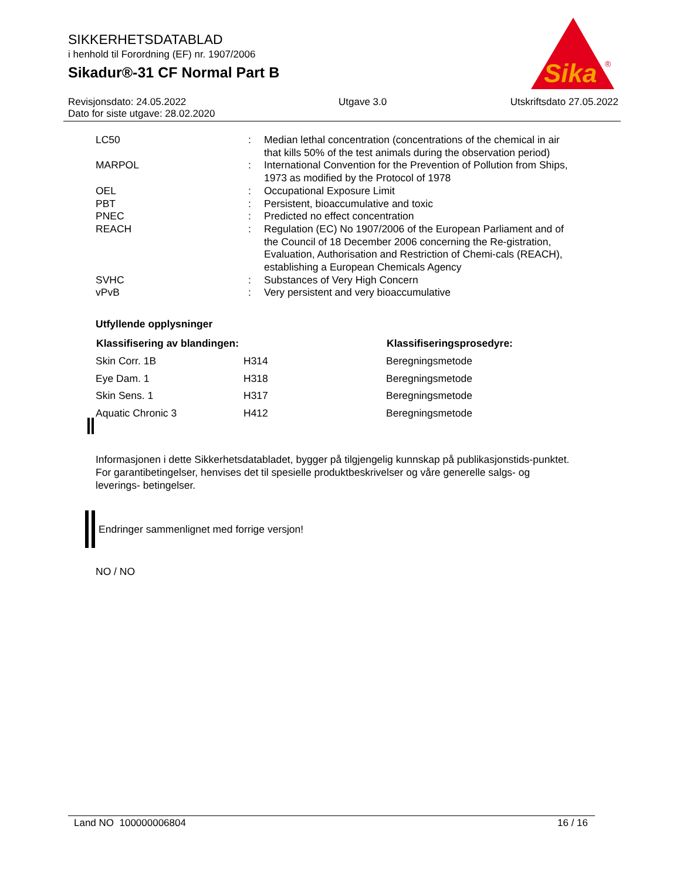SIKKERHETSDATABLAD
i henhold til Forordning (EF) nr. 1907/2006
Sikadur®-31 CF Normal Part B
Sika
®
Revisjonsdato: 24.05.2022
Dato for siste utgave: 28.02.2020
Utgave 3.0 Utskriftsdato 27.05.2022
| LC50 | : | Median lethal concentration (concentrations of the chemical in air that kills 50% of the test animals during the observation period) |
| MARPOL | : | International Convention for the Prevention of Pollution from Ships, 1973 as modified by the Protocol of 1978 |
| OEL | : | Occupational Exposure Limit |
| PBT | : | Persistent, bioaccumulative and toxic |
| PNEC | : | Predicted no effect concentration |
| REACH | : | Regulation (EC) No 1907/2006 of the European Parliament and of the Council of 18 December 2006 concerning the Re-gistration, Evaluation, Authorisation and Restriction of Chemi-cals (REACH), establishing a European Chemicals Agency |
| SVHC | : | Substances of Very High Concern |
| vPvB | : | Very persistent and very bioaccumulative |
Utfyllende opplysninger
| Klassifisering av blandingen: | | Klassifiseringsprosedyre: |
| --- | --- | --- |
| Skin Corr. 1B | H314 | Beregningsmetode |
| Eye Dam. 1 | H318 | Beregningsmetode |
| Skin Sens. 1 | H317 | Beregningsmetode |
| Aquatic Chronic 3 | H412 | Beregningsmetode |
Informasjonen i dette Sikkerhetsdatabladet, bygger på tilgjengelig kunnskap på publikasjonstids-punktet. For garantibetingelser, henvises det til spesielle produktbeskrivelser og våre generelle salgs- og leverings- betingelser.
Endringer sammenlignet med forrige versjon!
NO / NO
Land NO 100000006804 16 / 16